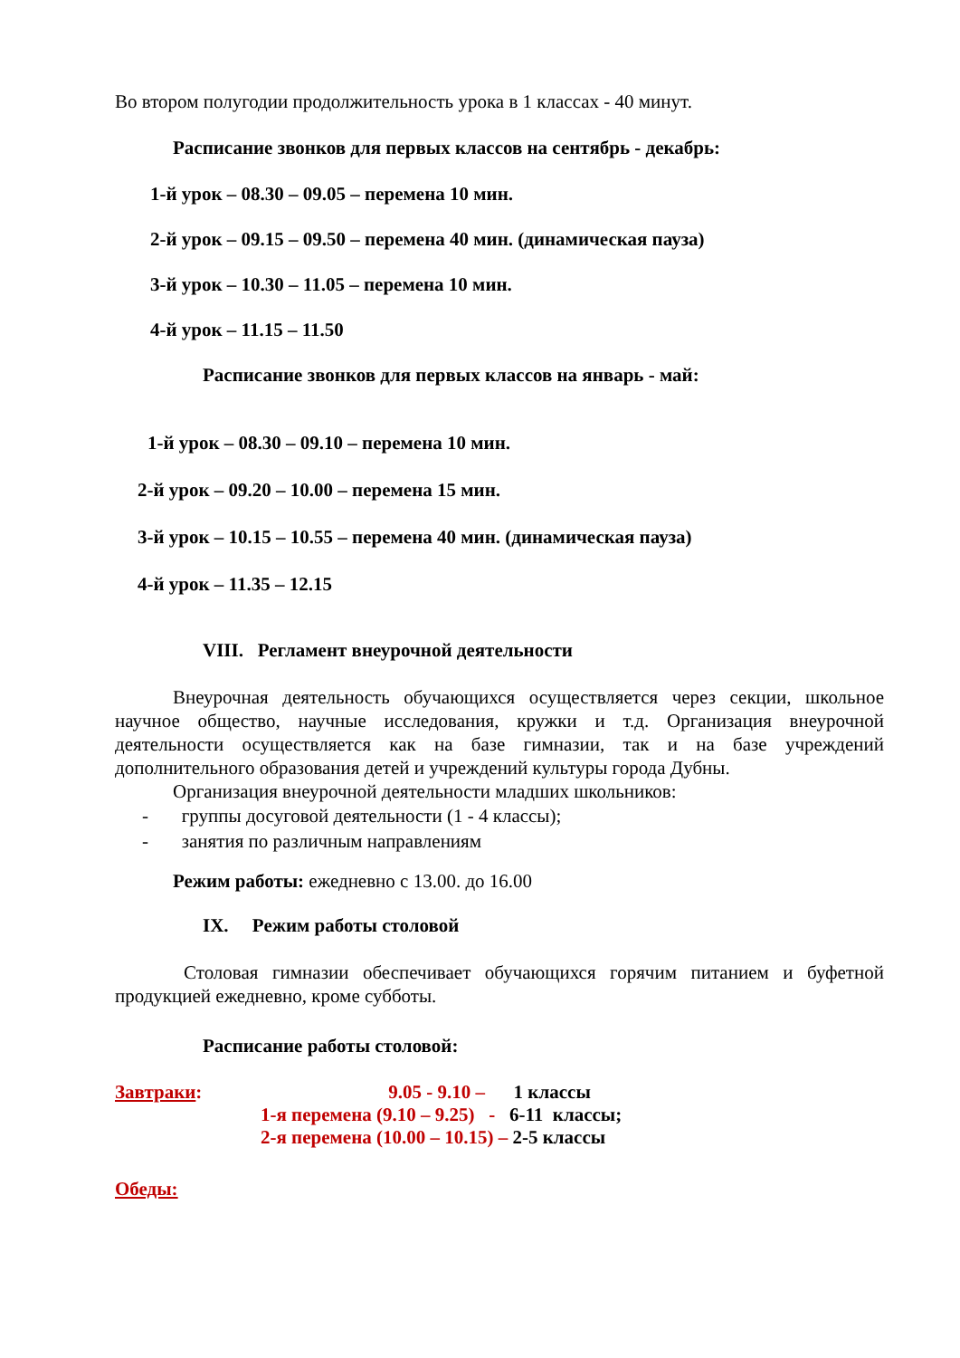Во втором полугодии продолжительность урока в 1 классах - 40 минут.
Расписание звонков для первых классов на сентябрь - декабрь:
1-й урок – 08.30 – 09.05 – перемена 10 мин.
2-й урок – 09.15 – 09.50 – перемена 40 мин. (динамическая пауза)
3-й урок – 10.30 – 11.05 – перемена 10 мин.
4-й урок – 11.15 – 11.50
Расписание звонков для первых классов на январь - май:
1-й урок – 08.30 – 09.10 – перемена 10 мин.
2-й урок – 09.20 – 10.00 – перемена 15 мин.
3-й урок – 10.15 – 10.55 – перемена 40 мин. (динамическая пауза)
4-й урок – 11.35 – 12.15
VIII. Регламент внеурочной деятельности
Внеурочная деятельность обучающихся осуществляется через секции, школьное научное общество, научные исследования, кружки и т.д. Организация внеурочной деятельности осуществляется как на базе гимназии, так и на базе учреждений дополнительного образования детей и учреждений культуры города Дубны.
Организация внеурочной деятельности младших школьников:
- группы досуговой деятельности (1 - 4 классы);
- занятия по различным направлениям
Режим работы: ежедневно с 13.00. до 16.00
IX. Режим работы столовой
Столовая гимназии обеспечивает обучающихся горячим питанием и буфетной продукцией ежедневно, кроме субботы.
Расписание работы столовой:
Завтраки: 9.05 - 9.10 – 1 классы
1-я перемена (9.10 – 9.25) - 6-11 классы;
2-я перемена (10.00 – 10.15) – 2-5 классы
Обеды: